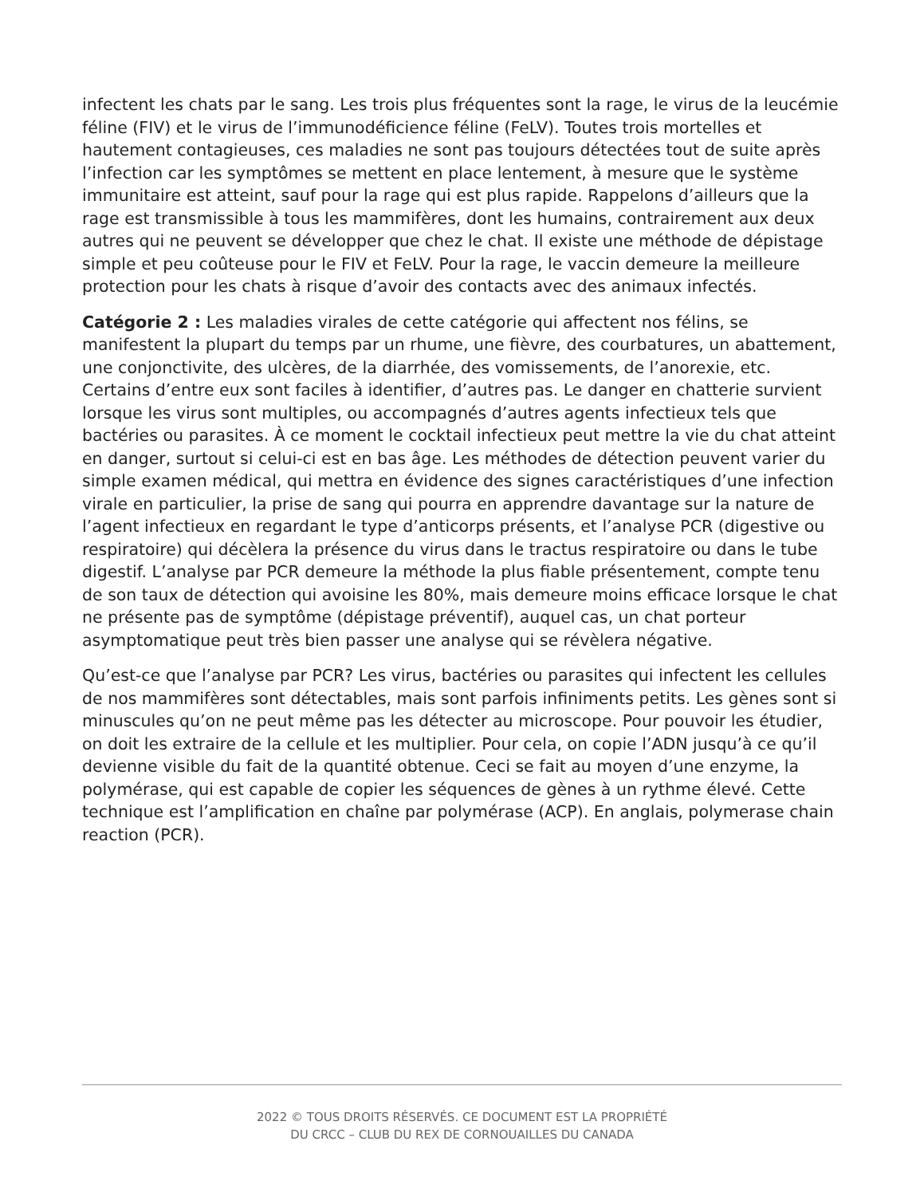infectent les chats par le sang. Les trois plus fréquentes sont la rage, le virus de la leucémie féline (FIV) et le virus de l’immunodéficience féline (FeLV). Toutes trois mortelles et hautement contagieuses, ces maladies ne sont pas toujours détectées tout de suite après l’infection car les symptômes se mettent en place lentement, à mesure que le système immunitaire est atteint, sauf pour la rage qui est plus rapide. Rappelons d’ailleurs que la rage est transmissible à tous les mammifères, dont les humains, contrairement aux deux autres qui ne peuvent se développer que chez le chat. Il existe une méthode de dépistage simple et peu coûteuse pour le FIV et FeLV. Pour la rage, le vaccin demeure la meilleure protection pour les chats à risque d’avoir des contacts avec des animaux infectés.
Catégorie 2 : Les maladies virales de cette catégorie qui affectent nos félins, se manifestent la plupart du temps par un rhume, une fièvre, des courbatures, un abattement, une conjonctivite, des ulcères, de la diarrhée, des vomissements, de l’anorexie, etc. Certains d’entre eux sont faciles à identifier, d’autres pas. Le danger en chatterie survient lorsque les virus sont multiples, ou accompagnés d’autres agents infectieux tels que bactéries ou parasites. À ce moment le cocktail infectieux peut mettre la vie du chat atteint en danger, surtout si celui-ci est en bas âge. Les méthodes de détection peuvent varier du simple examen médical, qui mettra en évidence des signes caractéristiques d’une infection virale en particulier, la prise de sang qui pourra en apprendre davantage sur la nature de l’agent infectieux en regardant le type d’anticorps présents, et l’analyse PCR (digestive ou respiratoire) qui décèlera la présence du virus dans le tractus respiratoire ou dans le tube digestif. L’analyse par PCR demeure la méthode la plus fiable présentement, compte tenu de son taux de détection qui avoisine les 80%, mais demeure moins efficace lorsque le chat ne présente pas de symptôme (dépistage préventif), auquel cas, un chat porteur asymptomatique peut très bien passer une analyse qui se révèlera négative.
Qu’est-ce que l’analyse par PCR? Les virus, bactéries ou parasites qui infectent les cellules de nos mammifères sont détectables, mais sont parfois infiniments petits. Les gènes sont si minuscules qu’on ne peut même pas les détecter au microscope. Pour pouvoir les étudier, on doit les extraire de la cellule et les multiplier. Pour cela, on copie l’ADN jusqu’à ce qu’il devienne visible du fait de la quantité obtenue. Ceci se fait au moyen d’une enzyme, la polymérase, qui est capable de copier les séquences de gènes à un rythme élevé. Cette technique est l’amplification en chaîne par polymérase (ACP). En anglais, polymerase chain reaction (PCR).
2022 © TOUS DROITS RÉSERVÉS. CE DOCUMENT EST LA PROPRIÉTÉ
DU CRCC – CLUB DU REX DE CORNOUAILLES DU CANADA